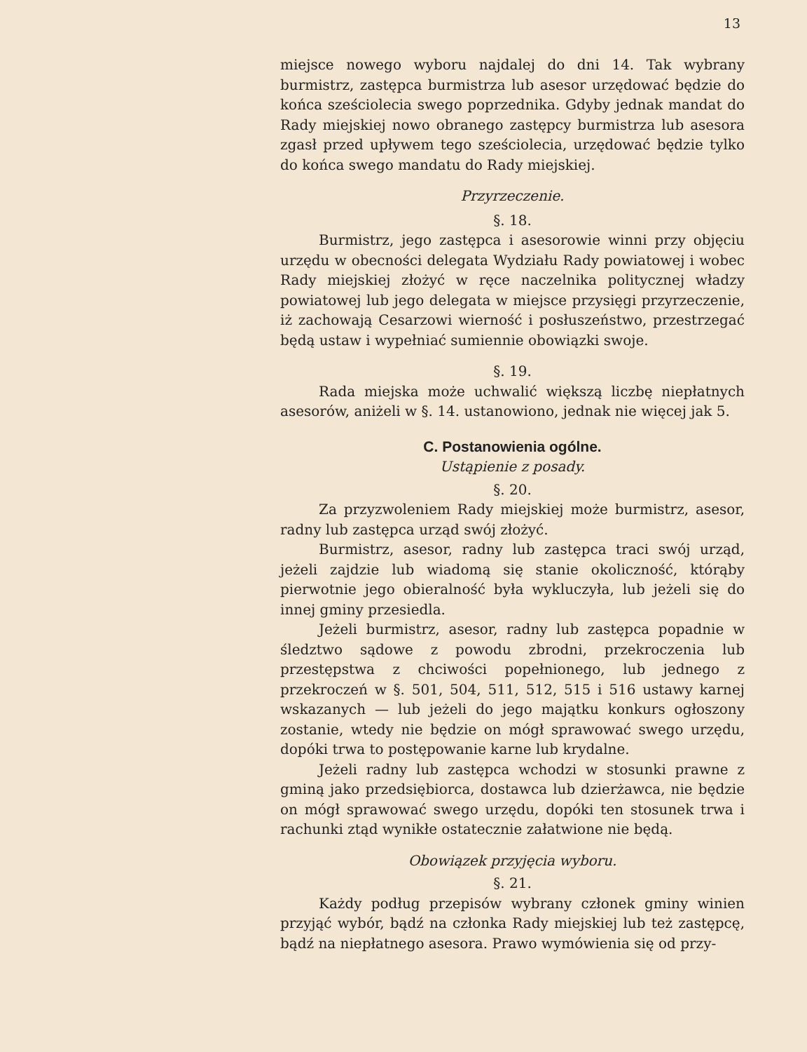13
miejsce nowego wyboru najdalej do dni 14. Tak wybrany burmistrz, zastępca burmistrza lub asesor urzędować będzie do końca sześciolecia swego poprzednika. Gdyby jednak mandat do Rady miejskiej nowo obranego zastępcy burmistrza lub asesora zgasł przed upływem tego sześciolecia, urzędować będzie tylko do końca swego mandatu do Rady miejskiej.
Przyrzeczenie.
§. 18.
Burmistrz, jego zastępca i asesorowie winni przy objęciu urzędu w obecności delegata Wydziału Rady powiatowej i wobec Rady miejskiej złożyć w ręce naczelnika politycznej władzy powiatowej lub jego delegata w miejsce przysięgi przyrzeczenie, iż zachowają Cesarzowi wierność i posłuszeństwo, przestrzegać będą ustaw i wypełniać sumiennie obowiązki swoje.
§. 19.
Rada miejska może uchwalić większą liczbę niepłatnych asesorów, aniżeli w §. 14. ustanowiono, jednak nie więcej jak 5.
C. Postanowienia ogólne.
Ustąpienie z posady.
§. 20.
Za przyzwoleniem Rady miejskiej może burmistrz, asesor, radny lub zastępca urząd swój złożyć.
Burmistrz, asesor, radny lub zastępca traci swój urząd, jeżeli zajdzie lub wiadomą się stanie okoliczność, którąby pierwotnie jego obieralność była wykluczyła, lub jeżeli się do innej gminy przesiedla.
Jeżeli burmistrz, asesor, radny lub zastępca popadnie w śledztwo sądowe z powodu zbrodni, przekroczenia lub przestępstwa z chciwości popełnionego, lub jednego z przekroczeń w §. 501, 504, 511, 512, 515 i 516 ustawy karnej wskazanych — lub jeżeli do jego majątku konkurs ogłoszony zostanie, wtedy nie będzie on mógł sprawować swego urzędu, dopóki trwa to postępowanie karne lub krydalne.
Jeżeli radny lub zastępca wchodzi w stosunki prawne z gminą jako przedsiębiorca, dostawca lub dzierżawca, nie będzie on mógł sprawować swego urzędu, dopóki ten stosunek trwa i rachunki ztąd wynikłe ostatecznie załatwione nie będą.
Obowiązek przyjęcia wyboru.
§. 21.
Każdy podług przepisów wybrany członek gminy winien przyjąć wybór, bądź na członka Rady miejskiej lub też zastępcę, bądź na niepłatnego asesora. Prawo wymówienia się od przy-